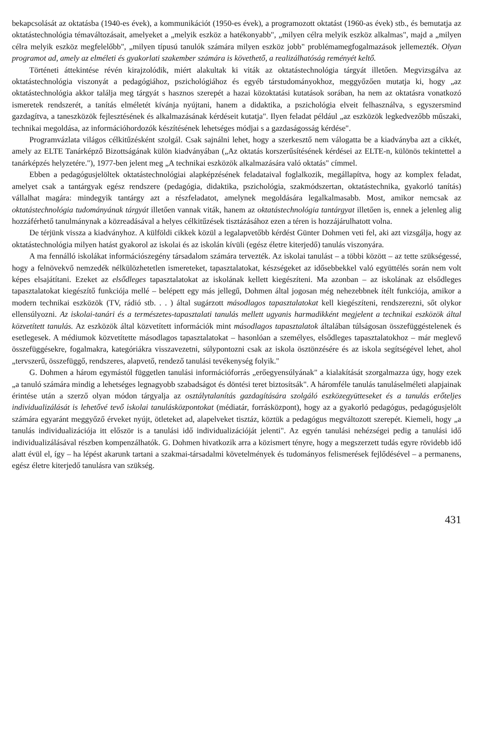bekapcsolását az oktatásba (1940-es évek), a kommunikációt (1950-es évek), a programozott oktatást (1960-as évek) stb., és bemutatja az oktatástechnológia témaváltozásait, amelyeket a „melyik eszköz a hatékonyabb", „milyen célra melyik eszköz alkalmas", majd a „milyen célra melyik eszköz megfelelőbb", „milyen típusú tanulók számára milyen eszköz jobb" problémamegfogalmazások jellemezték. Olyan programot ad, amely az elméleti és gyakorlati szakember számára is követhető, a realizálhatóság reményét keltő.
Történeti áttekintése révén kirajzolódik, miért alakultak ki viták az oktatástechnológia tárgyát illetően. Megvizsgálva az oktatástechnológia viszonyát a pedagógiához, pszichológiához és egyéb társtudományokhoz, meggyőzően mutatja ki, hogy „az oktatástechnológia akkor találja meg tárgyát s hasznos szerepét a hazai közoktatási kutatások sorában, ha nem az oktatásra vonatkozó ismeretek rendszerét, a tanítás elméletét kívánja nyújtani, hanem a didaktika, a pszichológia elveit felhasználva, s egyszersmind gazdagítva, a taneszközök fejlesztésének és alkalmazásának kérdéseit kutatja". Ilyen feladat például „az eszközök legkedvezőbb műszaki, technikai megoldása, az információhordozók készítésének lehetséges módjai s a gazdaságosság kérdése".
Programvázlata világos célkitűzésként szolgál. Csak sajnálni lehet, hogy a szerkesztő nem válogatta be a kiadványba azt a cikkét, amely az ELTE Tanárképző Bizottságának külön kiadványában („Az oktatás korszerűsítésének kérdései az ELTE-n, különös tekintettel a tanárképzés helyzetére."), 1977-ben jelent meg „A technikai eszközök alkalmazására való oktatás" címmel.
Ebben a pedagógusjelöltek oktatástechnológiai alapképzésének feladataival foglalkozik, megállapítva, hogy az komplex feladat, amelyet csak a tantárgyak egész rendszere (pedagógia, didaktika, pszichológia, szakmódszertan, oktatástechnika, gyakorló tanítás) vállalhat magára: mindegyik tantárgy azt a részfeladatot, amelynek megoldására legalkalmasabb. Most, amikor nemcsak az oktatástechnológia tudományának tárgyát illetően vannak viták, hanem az oktatástechnológia tantárgyat illetően is, ennek a jelenleg alig hozzáférhető tanulmánynak a közreadásával a helyes célkitűzések tisztázásához ezen a téren is hozzájárulhatott volna.
De térjünk vissza a kiadványhoz. A külföldi cikkek közül a legalapvetőbb kérdést Günter Dohmen veti fel, aki azt vizsgálja, hogy az oktatástechnológia milyen hatást gyakorol az iskolai és az iskolán kívüli (egész életre kiterjedő) tanulás viszonyára.
A ma fennálló iskolákat információszegény társadalom számára tervezték. Az iskolai tanulást – a többi között – az tette szükségessé, hogy a felnövekvő nemzedék nélkülözhetetlen ismereteket, tapasztalatokat, készségeket az idősebbekkel való együttélés során nem volt képes elsajátítani. Ezeket az elsődleges tapasztalatokat az iskolának kellett kiegészíteni. Ma azonban – az iskolának az elsődleges tapasztalatokat kiegészítő funkciója mellé – belépett egy más jellegű, Dohmen által jogosan még nehezebbnek ítélt funkciója, amikor a modern technikai eszközök (TV, rádió stb. . . ) által sugárzott másodlagos tapasztalatokat kell kiegészíteni, rendszerezni, sőt olykor ellensúlyozni. Az iskolai-tanári és a természetes-tapasztalati tanulás mellett ugyanis harmadikként megjelent a technikai eszközök által közvetített tanulás. Az eszközök által közvetített információk mint másodlagos tapasztalatok általában túlságosan összefüggéstelenek és esetlegesek. A médiumok közvetítette másodlagos tapasztalatokat – hasonlóan a személyes, elsődleges tapasztalatokhoz – már meglevő összefüggésekre, fogalmakra, kategóriákra visszavezetni, súlypontozni csak az iskola ösztönzésére és az iskola segítségével lehet, ahol „tervszerű, összefüggő, rendszeres, alapvető, rendező tanulási tevékenység folyik."
G. Dohmen a három egymástól független tanulási információforrás „erőegyensúlyának" a kialakítását szorgalmazza úgy, hogy ezek „a tanuló számára mindig a lehetséges legnagyobb szabadságot és döntési teret biztosítsák". A háromféle tanulás tanuláselméleti alapjainak érintése után a szerző olyan módon tárgyalja az osztálytalanítás gazdagítására szolgáló eszközegyütteseket és a tanulás erőteljes individualizálását is lehetővé tevő iskolai tanulásközpontokat (médiatár, forrásközpont), hogy az a gyakorló pedagógus, pedagógusjelölt számára egyaránt meggyőző érveket nyújt, ötleteket ad, alapelveket tisztáz, köztük a pedagógus megváltozott szerepét. Kiemeli, hogy „a tanulás individualizációja itt először is a tanulási idő individualizációját jelenti". Az egyén tanulási nehézségei pedig a tanulási idő individualizálásával részben kompenzálhatók. G. Dohmen hivatkozik arra a közismert tényre, hogy a megszerzett tudás egyre rövidebb idő alatt évül el, így – ha lépést akarunk tartani a szakmai-társadalmi követelmények és tudományos felismerések fejlődésével – a permanens, egész életre kiterjedő tanulásra van szükség.
431